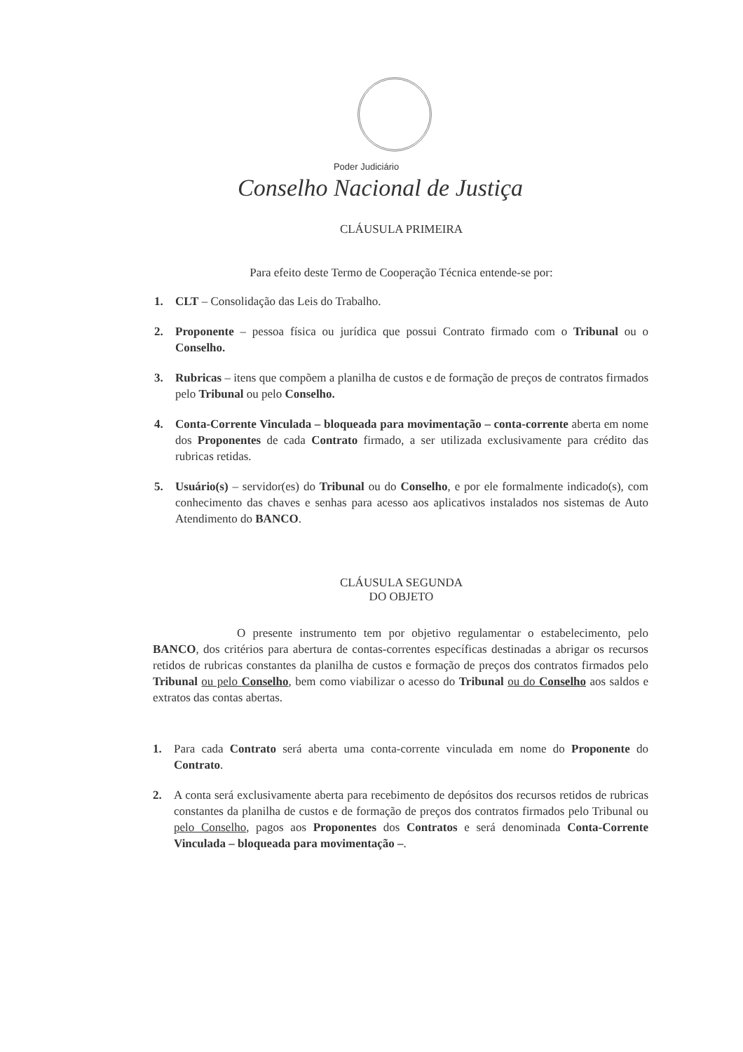Poder Judiciário
Conselho Nacional de Justiça
CLÁUSULA PRIMEIRA
Para efeito deste Termo de Cooperação Técnica entende-se por:
1. CLT – Consolidação das Leis do Trabalho.
2. Proponente – pessoa física ou jurídica que possui Contrato firmado com o Tribunal ou o Conselho.
3. Rubricas – itens que compõem a planilha de custos e de formação de preços de contratos firmados pelo Tribunal ou pelo Conselho.
4. Conta-Corrente Vinculada – bloqueada para movimentação – conta-corrente aberta em nome dos Proponentes de cada Contrato firmado, a ser utilizada exclusivamente para crédito das rubricas retidas.
5. Usuário(s) – servidor(es) do Tribunal ou do Conselho, e por ele formalmente indicado(s), com conhecimento das chaves e senhas para acesso aos aplicativos instalados nos sistemas de Auto Atendimento do BANCO.
CLÁUSULA SEGUNDA
DO OBJETO
O presente instrumento tem por objetivo regulamentar o estabelecimento, pelo BANCO, dos critérios para abertura de contas-correntes específicas destinadas a abrigar os recursos retidos de rubricas constantes da planilha de custos e formação de preços dos contratos firmados pelo Tribunal ou pelo Conselho, bem como viabilizar o acesso do Tribunal ou do Conselho aos saldos e extratos das contas abertas.
1. Para cada Contrato será aberta uma conta-corrente vinculada em nome do Proponente do Contrato.
2. A conta será exclusivamente aberta para recebimento de depósitos dos recursos retidos de rubricas constantes da planilha de custos e de formação de preços dos contratos firmados pelo Tribunal ou pelo Conselho, pagos aos Proponentes dos Contratos e será denominada Conta-Corrente Vinculada – bloqueada para movimentação –.